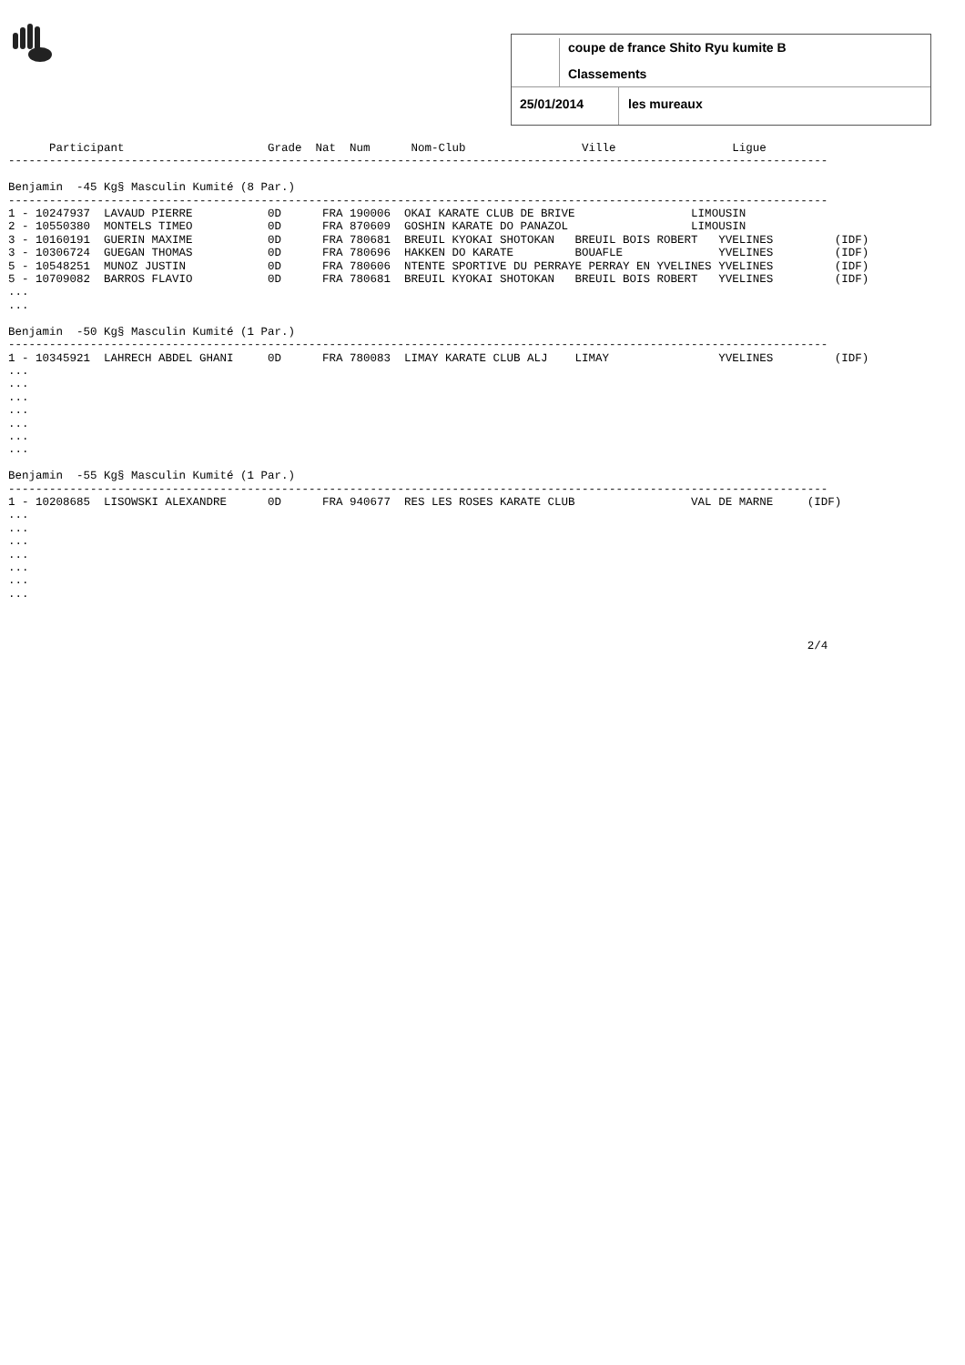coupe de france Shito Ryu kumite B
Classements
25/01/2014 les mureaux
      Participant                     Grade  Nat  Num      Nom-Club                 Ville                 Ligue
------------------------------------------------------------------------------------------------------------------------

Benjamin  -45 Kg§ Masculin Kumité (8 Par.)
------------------------------------------------------------------------------------------------------------------------
1 - 10247937  LAVAUD PIERRE           0D      FRA 190006  OKAI KARATE CLUB DE BRIVE                 LIMOUSIN
2 - 10550380  MONTELS TIMEO           0D      FRA 870609  GOSHIN KARATE DO PANAZOL                  LIMOUSIN
3 - 10160191  GUERIN MAXIME           0D      FRA 780681  BREUIL KYOKAI SHOTOKAN   BREUIL BOIS ROBERT   YVELINES         (IDF)
3 - 10306724  GUEGAN THOMAS           0D      FRA 780696  HAKKEN DO KARATE         BOUAFLE              YVELINES         (IDF)
5 - 10548251  MUNOZ JUSTIN            0D      FRA 780606  NTENTE SPORTIVE DU PERRAYE PERRAY EN YVELINES YVELINES         (IDF)
5 - 10709082  BARROS FLAVIO           0D      FRA 780681  BREUIL KYOKAI SHOTOKAN   BREUIL BOIS ROBERT   YVELINES         (IDF)
...
...

Benjamin  -50 Kg§ Masculin Kumité (1 Par.)
------------------------------------------------------------------------------------------------------------------------
1 - 10345921  LAHRECH ABDEL GHANI     0D      FRA 780083  LIMAY KARATE CLUB ALJ    LIMAY                YVELINES         (IDF)
...
...
...
...
...
...
...

Benjamin  -55 Kg§ Masculin Kumité (1 Par.)
------------------------------------------------------------------------------------------------------------------------
1 - 10208685  LISOWSKI ALEXANDRE      0D      FRA 940677  RES LES ROSES KARATE CLUB                 VAL DE MARNE     (IDF)
...
...
...
...
...
...
...



                                                                                                                     2/4